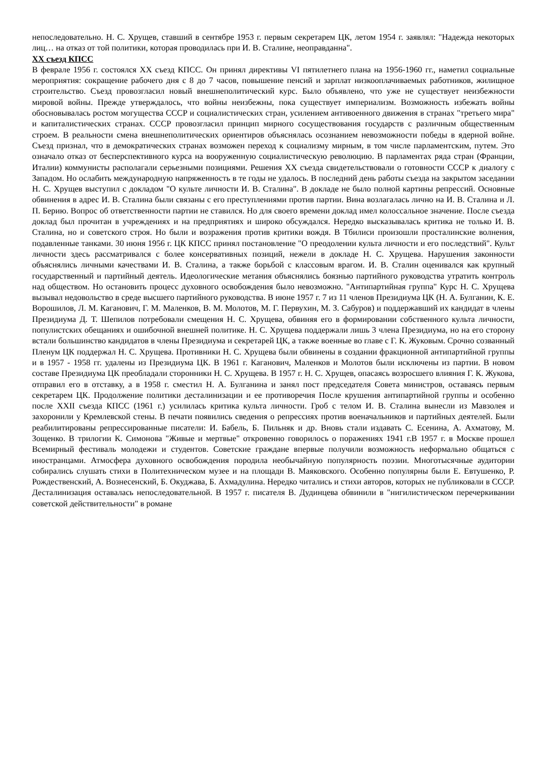непоследовательно. Н. С. Хрущев, ставший в сентябре 1953 г. первым секретарем ЦК, летом 1954 г. заявлял: "Надежда некоторых лиц… на отказ от той политики, которая проводилась при И. В. Сталине, неоправданна".
XX съезд КПСС
В феврале 1956 г. состоялся XX съезд КПСС. Он принял директивы VI пятилетнего плана на 1956-1960 гг., наметил социальные мероприятия: сокращение рабочего дня с 8 до 7 часов, повышение пенсий и зарплат низкооплачиваемых работников, жилищное строительство. Съезд провозгласил новый внешнеполитический курс. Было объявлено, что уже не существует неизбежности мировой войны. Прежде утверждалось, что войны неизбежны, пока существует империализм. Возможность избежать войны обосновывалась ростом могущества СССР и социалистических стран, усилением антивоенного движения в странах "третьего мира" и капиталистических странах. СССР провозгласил принцип мирного сосуществования государств с различным общественным строем. В реальности смена внешнеполитических ориентиров объяснялась осознанием невозможности победы в ядерной войне. Съезд признал, что в демократических странах возможен переход к социализму мирным, в том числе парламентским, путем. Это означало отказ от бесперспективного курса на вооруженную социалистическую революцию. В парламентах ряда стран (Франции, Италии) коммунисты располагали серьезными позициями. Решения XX съезда свидетельствовали о готовности СССР к диалогу с Западом. Но ослабить международную напряженность в те годы не удалось. В последний день работы съезда на закрытом заседании Н. С. Хрущев выступил с докладом "О культе личности И. В. Сталина". В докладе не было полной картины репрессий. Основные обвинения в адрес И. В. Сталина были связаны с его преступлениями против партии. Вина возлагалась лично на И. В. Сталина и Л. П. Берию. Вопрос об ответственности партии не ставился. Но для своего времени доклад имел колоссальное значение. После съезда доклад был прочитан в учреждениях и на предприятиях и широко обсуждался. Нередко высказывалась критика не только И. В. Сталина, но и советского строя. Но были и возражения против критики вождя. В Тбилиси произошли просталинские волнения, подавленные танками. 30 июня 1956 г. ЦК КПСС принял постановление "О преодолении культа личности и его последствий". Культ личности здесь рассматривался с более консервативных позиций, нежели в докладе Н. С. Хрущева. Нарушения законности объяснялись личными качествами И. В. Сталина, а также борьбой с классовым врагом. И. В. Сталин оценивался как крупный государственный и партийный деятель. Идеологические метания объяснялись боязнью партийного руководства утратить контроль над обществом. Но остановить процесс духовного освобождения было невозможно. "Антипартийная группа" Курс Н. С. Хрущева вызывал недовольство в среде высшего партийного руководства. В июне 1957 г. 7 из 11 членов Президиума ЦК (Н. А. Булганин, К. Е. Ворошилов, Л. М. Каганович, Г. М. Маленков, В. М. Молотов, М. Г. Первухин, М. З. Сабуров) и поддержавший их кандидат в члены Президиума Д. Т. Шепилов потребовали смещения Н. С. Хрущева, обвиняя его в формировании собственного культа личности, популистских обещаниях и ошибочной внешней политике. Н. С. Хрущева поддержали лишь 3 члена Президиума, но на его сторону встали большинство кандидатов в члены Президиума и секретарей ЦК, а также военные во главе с Г. К. Жуковым. Срочно созванный Пленум ЦК поддержал Н. С. Хрущева. Противники Н. С. Хрущева были обвинены в создании фракционной антипартийной группы и в 1957 - 1958 гг. удалены из Президиума ЦК. В 1961 г. Каганович, Маленков и Молотов были исключены из партии. В новом составе Президиума ЦК преобладали сторонники Н. С. Хрущева. В 1957 г. Н. С. Хрущев, опасаясь возросшего влияния Г. К. Жукова, отправил его в отставку, а в 1958 г. сместил Н. А. Булганина и занял пост председателя Совета министров, оставаясь первым секретарем ЦК. Продолжение политики десталинизации и ее противоречия После крушения антипартийной группы и особенно после XXII съезда КПСС (1961 г.) усилилась критика культа личности. Гроб с телом И. В. Сталина вынесли из Мавзолея и захоронили у Кремлевской стены. В печати появились сведения о репрессиях против военачальников и партийных деятелей. Были реабилитированы репрессированные писатели: И. Бабель, Б. Пильняк и др. Вновь стали издавать С. Есенина, А. Ахматову, М. Зощенко. В трилогии К. Симонова "Живые и мертвые" откровенно говорилось о поражениях 1941 г.В 1957 г. в Москве прошел Всемирный фестиваль молодежи и студентов. Советские граждане впервые получили возможность неформально общаться с иностранцами. Атмосфера духовного освобождения породила необычайную популярность поэзии. Многотысячные аудитории собирались слушать стихи в Политехническом музее и на площади В. Маяковского. Особенно популярны были Е. Евтушенко, Р. Рождественский, А. Вознесенский, Б. Окуджава, Б. Ахмадулина. Нередко читались и стихи авторов, которых не публиковали в СССР. Десталинизация оставалась непоследовательной. В 1957 г. писателя В. Дудинцева обвинили в "нигилистическом перечеркивании советской действительности" в романе